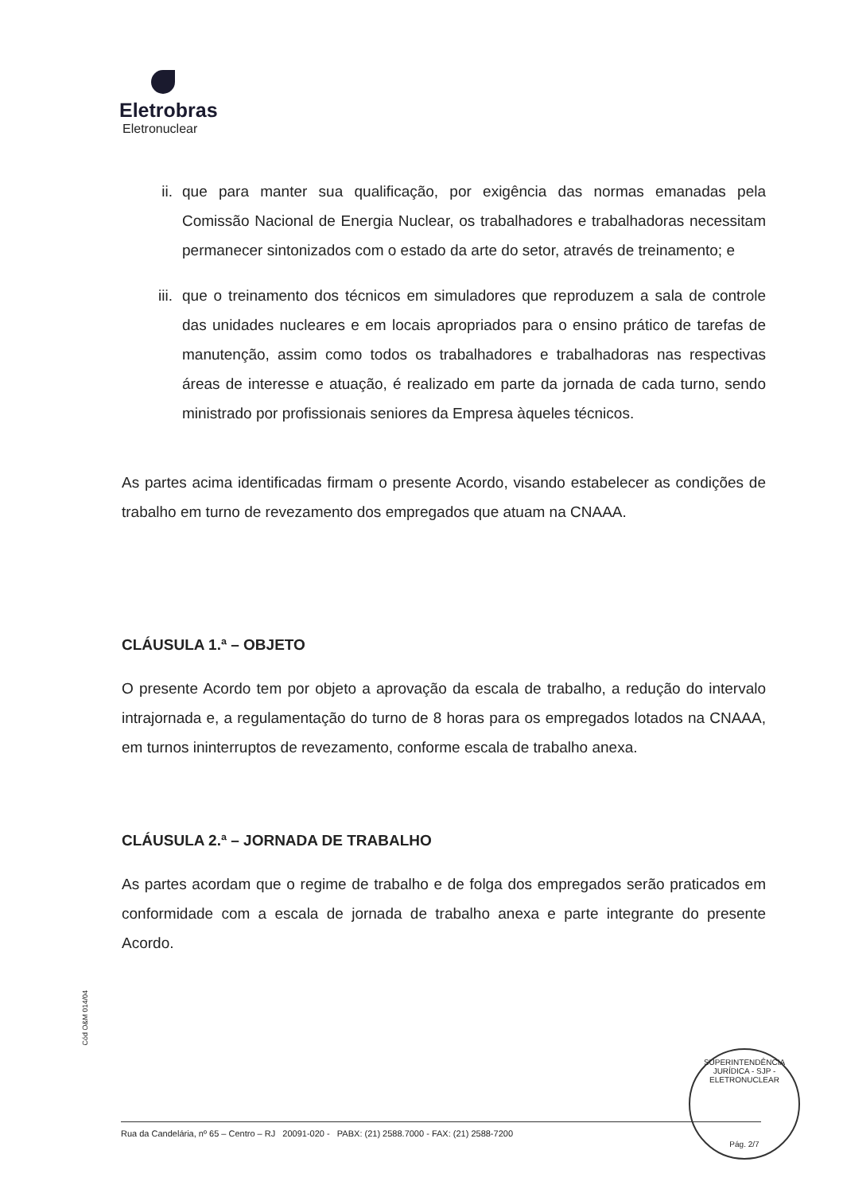Eletrobras
Eletronuclear
ii. que para manter sua qualificação, por exigência das normas emanadas pela Comissão Nacional de Energia Nuclear, os trabalhadores e trabalhadoras necessitam permanecer sintonizados com o estado da arte do setor, através de treinamento; e
iii. que o treinamento dos técnicos em simuladores que reproduzem a sala de controle das unidades nucleares e em locais apropriados para o ensino prático de tarefas de manutenção, assim como todos os trabalhadores e trabalhadoras nas respectivas áreas de interesse e atuação, é realizado em parte da jornada de cada turno, sendo ministrado por profissionais seniores da Empresa àqueles técnicos.
As partes acima identificadas firmam o presente Acordo, visando estabelecer as condições de trabalho em turno de revezamento dos empregados que atuam na CNAAA.
CLÁUSULA 1.ª – OBJETO
O presente Acordo tem por objeto a aprovação da escala de trabalho, a redução do intervalo intrajornada e, a regulamentação do turno de 8 horas para os empregados lotados na CNAAA, em turnos ininterruptos de revezamento, conforme escala de trabalho anexa.
CLÁUSULA 2.ª – JORNADA DE TRABALHO
As partes acordam que o regime de trabalho e de folga dos empregados serão praticados em conformidade com a escala de jornada de trabalho anexa e parte integrante do presente Acordo.
Cód O&M 014/04
SUPERINTENDÊNCIA JURÍDICA - SJP - ELETRONUCLEAR
Pág. 2/7
Rua da Candelária, nº 65 – Centro – RJ 20091-020 - PABX: (21) 2588.7000 - FAX: (21) 2588-7200